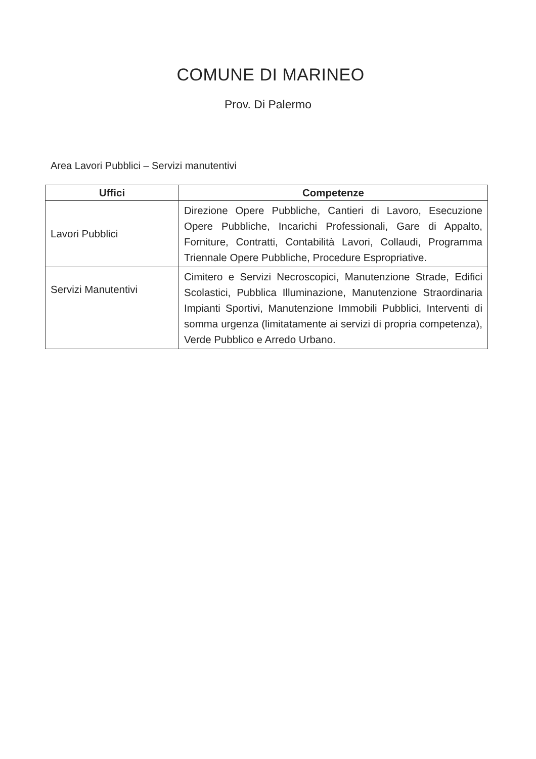COMUNE DI MARINEO
Prov. Di Palermo
Area Lavori Pubblici – Servizi manutentivi
| Uffici | Competenze |
| --- | --- |
| Lavori Pubblici | Direzione Opere Pubbliche, Cantieri di Lavoro, Esecuzione Opere Pubbliche, Incarichi Professionali, Gare di Appalto, Forniture, Contratti, Contabilità Lavori, Collaudi, Programma Triennale Opere Pubbliche, Procedure Espropriative. |
| Servizi Manutentivi | Cimitero e Servizi Necroscopici, Manutenzione Strade, Edifici Scolastici, Pubblica Illuminazione, Manutenzione Straordinaria Impianti Sportivi, Manutenzione Immobili Pubblici, Interventi di somma urgenza (limitatamente ai servizi di propria competenza), Verde Pubblico e Arredo Urbano. |